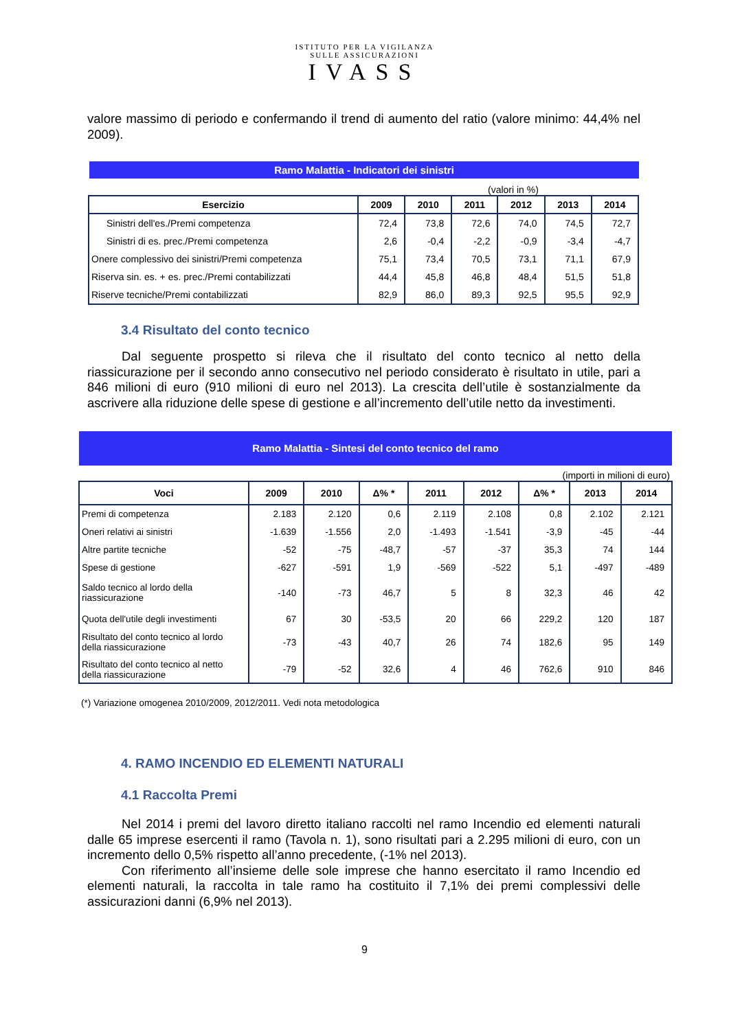ISTITUTO PER LA VIGILANZA
SULLE ASSICURAZIONI
IVASS
valore massimo di periodo e confermando il trend di aumento del ratio (valore minimo: 44,4% nel 2009).
Ramo Malattia - Indicatori dei sinistri
(valori in %)
| Esercizio | 2009 | 2010 | 2011 | 2012 | 2013 | 2014 |
| --- | --- | --- | --- | --- | --- | --- |
| Sinistri dell'es./Premi competenza | 72,4 | 73,8 | 72,6 | 74,0 | 74,5 | 72,7 |
| Sinistri di es. prec./Premi competenza | 2,6 | -0,4 | -2,2 | -0,9 | -3,4 | -4,7 |
| Onere complessivo dei sinistri/Premi competenza | 75,1 | 73,4 | 70,5 | 73,1 | 71,1 | 67,9 |
| Riserva sin. es. + es. prec./Premi contabilizzati | 44,4 | 45,8 | 46,8 | 48,4 | 51,5 | 51,8 |
| Riserve tecniche/Premi contabilizzati | 82,9 | 86,0 | 89,3 | 92,5 | 95,5 | 92,9 |
3.4 Risultato del conto tecnico
Dal seguente prospetto si rileva che il risultato del conto tecnico al netto della riassicurazione per il secondo anno consecutivo nel periodo considerato è risultato in utile, pari a 846 milioni di euro (910 milioni di euro nel 2013). La crescita dell’utile è sostanzialmente da ascrivere alla riduzione delle spese di gestione e all’incremento dell’utile netto da investimenti.
Ramo Malattia - Sintesi del conto tecnico del ramo
(importi in milioni di euro)
| Voci | 2009 | 2010 | Δ% * | 2011 | 2012 | Δ% * | 2013 | 2014 |
| --- | --- | --- | --- | --- | --- | --- | --- | --- |
| Premi di competenza | 2.183 | 2.120 | 0,6 | 2.119 | 2.108 | 0,8 | 2.102 | 2.121 |
| Oneri relativi ai sinistri | -1.639 | -1.556 | 2,0 | -1.493 | -1.541 | -3,9 | -45 | -44 |
| Altre partite tecniche | -52 | -75 | -48,7 | -57 | -37 | 35,3 | 74 | 144 |
| Spese di gestione | -627 | -591 | 1,9 | -569 | -522 | 5,1 | -497 | -489 |
| Saldo tecnico al lordo della riassicurazione | -140 | -73 | 46,7 | 5 | 8 | 32,3 | 46 | 42 |
| Quota dell'utile degli investimenti | 67 | 30 | -53,5 | 20 | 66 | 229,2 | 120 | 187 |
| Risultato del conto tecnico al lordo della riassicurazione | -73 | -43 | 40,7 | 26 | 74 | 182,6 | 95 | 149 |
| Risultato del conto tecnico al netto della riassicurazione | -79 | -52 | 32,6 | 4 | 46 | 762,6 | 910 | 846 |
(*) Variazione omogenea 2010/2009, 2012/2011. Vedi nota metodologica
4. RAMO INCENDIO ED ELEMENTI NATURALI
4.1 Raccolta Premi
Nel 2014 i premi del lavoro diretto italiano raccolti nel ramo Incendio ed elementi naturali dalle 65 imprese esercenti il ramo (Tavola n. 1), sono risultati pari a 2.295 milioni di euro, con un incremento dello 0,5% rispetto all’anno precedente, (-1% nel 2013).
Con riferimento all’insieme delle sole imprese che hanno esercitato il ramo Incendio ed elementi naturali, la raccolta in tale ramo ha costituito il 7,1% dei premi complessivi delle assicurazioni danni (6,9% nel 2013).
9